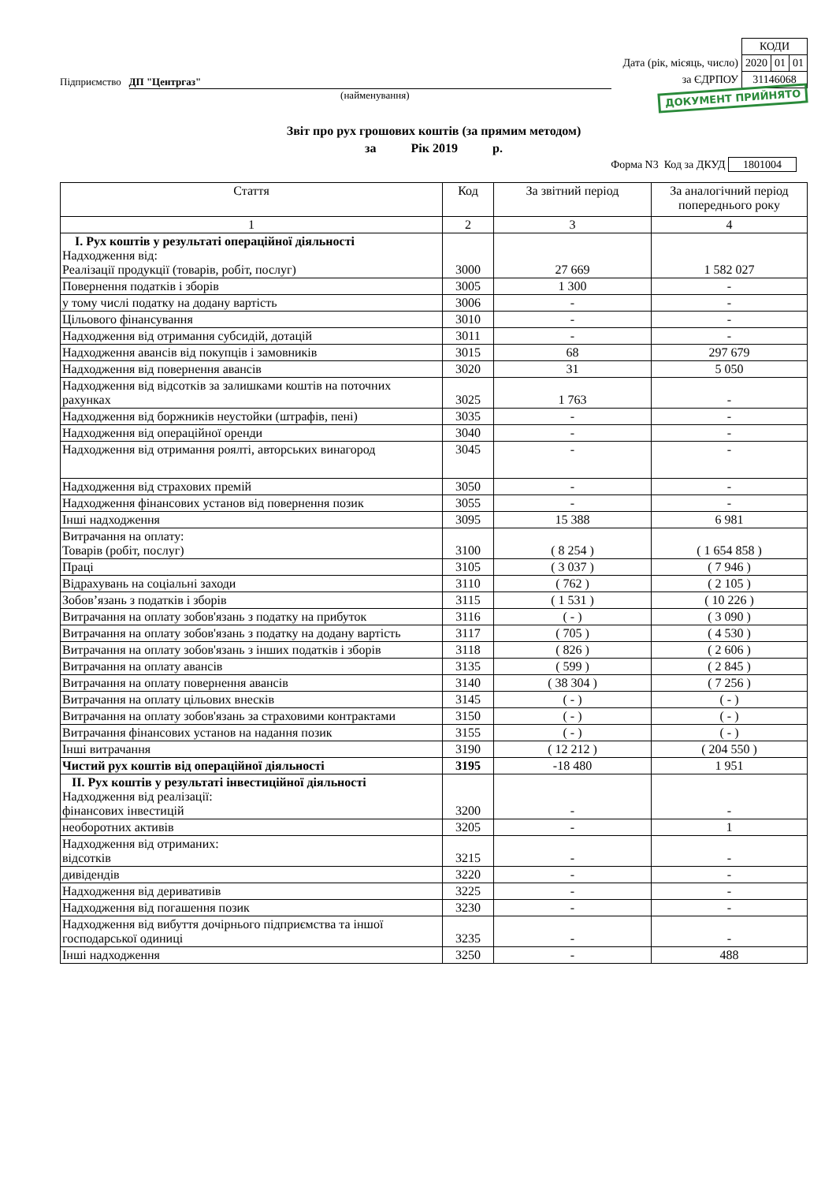Підприємство ДП "Центргаз"
(найменування)
| | КОДИ | | |
| Дата (рік, місяць, число) | 2020 | 01 | 01 |
| за ЄДРПОУ | 31146068 | | |
ДОКУМЕНТ ПРИЙНЯТО
Звіт про рух грошових коштів (за прямим методом)
за Рік 2019 р.
Форма N3 Код за ДКУД 1801004
| Стаття | Код | За звітний період | За аналогічний період попереднього року |
| --- | --- | --- | --- |
| 1 | 2 | 3 | 4 |
| I. Рух коштів у результаті операційної діяльності Надходження від: Реалізації продукції (товарів, робіт, послуг) | 3000 | 27 669 | 1 582 027 |
| Повернення податків і зборів | 3005 | 1 300 | - |
| у тому числі податку на додану вартість | 3006 | - | - |
| Цільового фінансування | 3010 | - | - |
| Надходження від отримання субсидій, дотацій | 3011 | - | - |
| Надходження авансів від покупців і замовників | 3015 | 68 | 297 679 |
| Надходження від повернення авансів | 3020 | 31 | 5 050 |
| Надходження від відсотків за залишками коштів на поточних рахунках | 3025 | 1 763 | - |
| Надходження від боржників неустойки (штрафів, пені) | 3035 | - | - |
| Надходження від операційної оренди | 3040 | - | - |
| Надходження від отримання роялті, авторських винагород | 3045 | - | - |
| Надходження від страхових премій | 3050 | - | - |
| Надходження фінансових установ від повернення позик | 3055 | - | - |
| Інші надходження | 3095 | 15 388 | 6 981 |
| Витрачання на оплату: Товарів (робіт, послуг) | 3100 | ( 8 254 ) | ( 1 654 858 ) |
| Праці | 3105 | ( 3 037 ) | ( 7 946 ) |
| Відрахувань на соціальні заходи | 3110 | ( 762 ) | ( 2 105 ) |
| Зобов’язань з податків і зборів | 3115 | ( 1 531 ) | ( 10 226 ) |
| Витрачання на оплату зобов'язань з податку на прибуток | 3116 | ( - ) | ( 3 090 ) |
| Витрачання на оплату зобов'язань з податку на додану вартість | 3117 | ( 705 ) | ( 4 530 ) |
| Витрачання на оплату зобов'язань з інших податків і зборів | 3118 | ( 826 ) | ( 2 606 ) |
| Витрачання на оплату авансів | 3135 | ( 599 ) | ( 2 845 ) |
| Витрачання на оплату повернення авансів | 3140 | ( 38 304 ) | ( 7 256 ) |
| Витрачання на оплату цільових внесків | 3145 | ( - ) | ( - ) |
| Витрачання на оплату зобов'язань за страховими контрактами | 3150 | ( - ) | ( - ) |
| Витрачання фінансових установ на надання позик | 3155 | ( - ) | ( - ) |
| Інші витрачання | 3190 | ( 12 212 ) | ( 204 550 ) |
| Чистий рух коштів від операційної діяльності | 3195 | -18 480 | 1 951 |
| II. Рух коштів у результаті інвестиційної діяльності Надходження від реалізації: фінансових інвестицій | 3200 | - | - |
| необоротних активів | 3205 | - | 1 |
| Надходження від отриманих: відсотків | 3215 | - | - |
| дивідендів | 3220 | - | - |
| Надходження від деривативів | 3225 | - | - |
| Надходження від погашення позик | 3230 | - | - |
| Надходження від вибуття дочірнього підприємства та іншої господарської одиниці | 3235 | - | - |
| Інші надходження | 3250 | - | 488 |